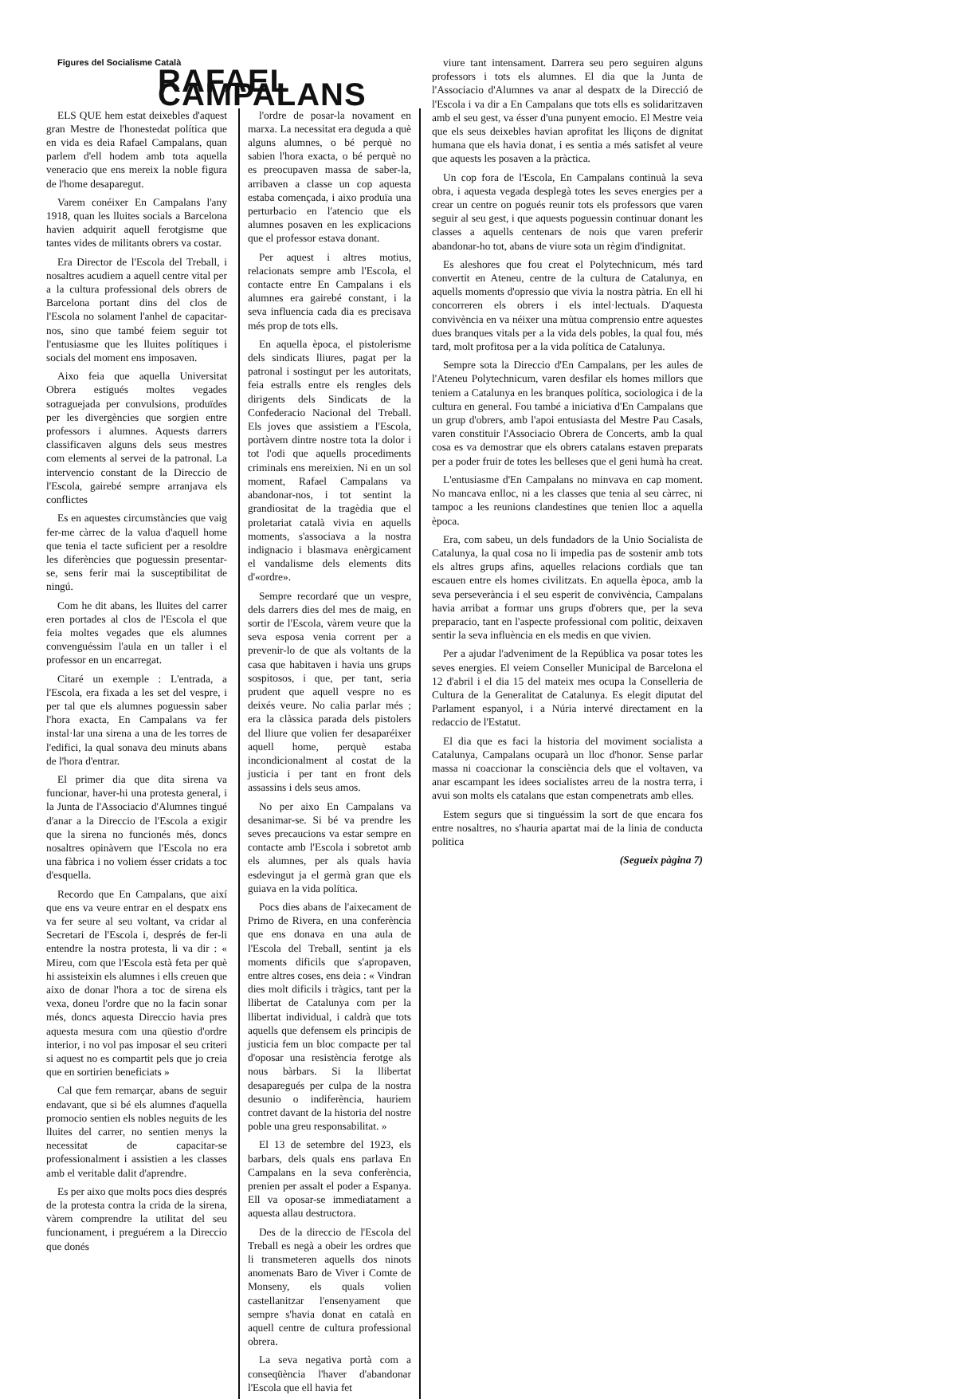Figures del Socialisme Català
RAFAEL CAMPALANS
ELS QUE hem estat deixebles d'aquest gran Mestre de l'honestedat política que en vida es deia Rafael Campalans, quan parlem d'ell hodem amb tota aquella veneracio que ens mereix la noble figura de l'home desaparegut.
Varem conéixer En Campalans l'any 1918, quan les lluites socials a Barcelona havien adquirit aquell ferotgisme que tantes vides de militants obrers va costar.
Era Director de l'Escola del Treball, i nosaltres acudiem a aquell centre vital per a la cultura professional dels obrers de Barcelona portant dins del clos de l'Escola no solament l'anhel de capacitar-nos, sino que també feiem seguir tot l'entusiasme que les lluites polítiques i socials del moment ens imposaven.
Aixo feia que aquella Universitat Obrera estigués moltes vegades sotraguejada per convulsions, produïdes per les divergències que sorgien entre professors i alumnes. Aquests darrers classificaven alguns dels seus mestres com elements al servei de la patronal. La intervencio constant de la Direccio de l'Escola, gairebé sempre arranjava els conflictes
Es en aquestes circumstàncies que vaig fer-me càrrec de la valua d'aquell home que tenia el tacte suficient per a resoldre les diferències que poguessin presentar-se, sens ferir mai la susceptibilitat de ningú.
Com he dit abans, les lluites del carrer eren portades al clos de l'Escola el que feia moltes vegades que els alumnes convenguéssim l'aula en un taller i el professor en un encarregat.
Citaré un exemple : L'entrada, a l'Escola, era fixada a les set del vespre, i per tal que els alumnes poguessin saber l'hora exacta, En Campalans va fer instal·lar una sirena a una de les torres de l'edifici, la qual sonava deu minuts abans de l'hora d'entrar.
El primer dia que dita sirena va funcionar, haver-hi una protesta general, i la Junta de l'Associacio d'Alumnes tingué d'anar a la Direccio de l'Escola a exigir que la sirena no funcionés més, doncs nosaltres opinàvem que l'Escola no era una fàbrica i no voliem ésser cridats a toc d'esquella.
Recordo que En Campalans, que així que ens va veure entrar en el despatx ens va fer seure al seu voltant, va cridar al Secretari de l'Escola i, després de fer-li entendre la nostra protesta, li va dir : « Mireu, com que l'Escola està feta per què hi assisteixin els alumnes i ells creuen que aixo de donar l'hora a toc de sirena els vexa, doneu l'ordre que no la facin sonar més, doncs aquesta Direccio havia pres aquesta mesura com una qüestio d'ordre interior, i no vol pas imposar el seu criteri si aquest no es compartit pels que jo creia que en sortirien beneficiats »
Cal que fem remarçar, abans de seguir endavant, que si bé els alumnes d'aquella promocio sentien els nobles neguits de les lluites del carrer, no sentien menys la necessitat de capacitar-se professionalment i assistien a les classes amb el veritable dalit d'aprendre.
Es per aixo que molts pocs dies després de la protesta contra la crida de la sirena, vàrem comprendre la utilitat del seu funcionament, i preguérem a la Direccio que donés
l'ordre de posar-la novament en marxa. La necessitat era deguda a què alguns alumnes, o bé perquè no sabien l'hora exacta, o bé perquè no es preocupaven massa de saber-la, arribaven a classe un cop aquesta estaba començada, i aixo produïa una perturbacio en l'atencio que els alumnes posaven en les explicacions que el professor estava donant.
Per aquest i altres motius, relacionats sempre amb l'Escola, el contacte entre En Campalans i els alumnes era gairebé constant, i la seva influencia cada dia es precisava més prop de tots ells.
En aquella època, el pistolerisme dels sindicats lliures, pagat per la patronal i sostingut per les autoritats, feia estralls entre els rengles dels dirigents dels Sindicats de la Confederacio Nacional del Treball. Els joves que assistiem a l'Escola, portàvem dintre nostre tota la dolor i tot l'odi que aquells procediments criminals ens mereixien. Ni en un sol moment, Rafael Campalans va abandonar-nos, i tot sentint la grandiositat de la tragèdia que el proletariat català vivia en aquells moments, s'associava a la nostra indignacio i blasmava enèrgicament el vandalisme dels elements dits d'«ordre».
Sempre recordaré que un vespre, dels darrers dies del mes de maig, en sortir de l'Escola, vàrem veure que la seva esposa venia corrent per a prevenir-lo de que als voltants de la casa que habitaven i havia uns grups sospitosos, i que, per tant, seria prudent que aquell vespre no es deixés veure. No calia parlar més ; era la clàssica parada dels pistolers del lliure que volien fer desaparéixer aquell home, perquè estaba incondicionalment al costat de la justicia i per tant en front dels assassins i dels seus amos.
No per aixo En Campalans va desanimar-se. Si bé va prendre les seves precaucions va estar sempre en contacte amb l'Escola i sobretot amb els alumnes, per als quals havia esdevingut ja el germà gran que els guiava en la vida política.
Pocs dies abans de l'aixecament de Primo de Rivera, en una conferència que ens donava en una aula de l'Escola del Treball, sentint ja els moments dificils que s'apropaven, entre altres coses, ens deia : « Vindran dies molt dificils i tràgics, tant per la llibertat de Catalunya com per la llibertat individual, i caldrà que tots aquells que defensem els principis de justicia fem un bloc compacte per tal d'oposar una resistència ferotge als nous bàrbars. Si la llibertat desaparegués per culpa de la nostra desunio o indiferència, hauriem contret davant de la historia del nostre poble una greu responsabilitat. »
El 13 de setembre del 1923, els barbars, dels quals ens parlava En Campalans en la seva conferència, prenien per assalt el poder a Espanya. Ell va oposar-se immediatament a aquesta allau destructora.
Des de la direccio de l'Escola del Treball es negà a obeir les ordres que li transmeteren aquells dos ninots anomenats Baro de Viver i Comte de Monseny, els quals volien castellanitzar l'ensenyament que sempre s'havia donat en català en aquell centre de cultura professional obrera.
La seva negativa portà com a conseqüència l'haver d'abandonar l'Escola que ell havia fet
viure tant intensament. Darrera seu pero seguiren alguns professors i tots els alumnes. El dia que la Junta de l'Associacio d'Alumnes va anar al despatx de la Direcció de l'Escola i va dir a En Campalans que tots ells es solidaritzaven amb el seu gest, va ésser d'una punyent emocio. El Mestre veia que els seus deixebles havian aprofitat les lliçons de dignitat humana que els havia donat, i es sentia a més satisfet al veure que aquests les posaven a la pràctica.
Un cop fora de l'Escola, En Campalans continuà la seva obra, i aquesta vegada desplegà totes les seves energies per a crear un centre on pogués reunir tots els professors que varen seguir al seu gest, i que aquests poguessin continuar donant les classes a aquells centenars de nois que varen preferir abandonar-ho tot, abans de viure sota un règim d'indignitat.
Es aleshores que fou creat el Polytechnicum, més tard convertit en Ateneu, centre de la cultura de Catalunya, en aquells moments d'opressio que vivia la nostra pàtria. En ell hi concorreren els obrers i els intel·lectuals. D'aquesta convivència en va néixer una mùtua comprensio entre aquestes dues branques vitals per a la vida dels pobles, la qual fou, més tard, molt profitosa per a la vida política de Catalunya.
Sempre sota la Direccio d'En Campalans, per les aules de l'Ateneu Polytechnicum, varen desfilar els homes millors que teniem a Catalunya en les branques política, sociologica i de la cultura en general. Fou també a iniciativa d'En Campalans que un grup d'obrers, amb l'apoi entusiasta del Mestre Pau Casals, varen constituir l'Associacio Obrera de Concerts, amb la qual cosa es va demostrar que els obrers catalans estaven preparats per a poder fruir de totes les belleses que el geni humà ha creat.
L'entusiasme d'En Campalans no minvava en cap moment. No mancava enlloc, ni a les classes que tenia al seu càrrec, ni tampoc a les reunions clandestines que tenien lloc a aquella època.
Era, com sabeu, un dels fundadors de la Unio Socialista de Catalunya, la qual cosa no li impedia pas de sostenir amb tots els altres grups afins, aquelles relacions cordials que tan escauen entre els homes civilitzats. En aquella època, amb la seva perseverància i el seu esperit de convivència, Campalans havia arribat a formar uns grups d'obrers que, per la seva preparacio, tant en l'aspecte professional com politic, deixaven sentir la seva influència en els medis en que vivien.
Per a ajudar l'adveniment de la República va posar totes les seves energies. El veiem Conseller Municipal de Barcelona el 12 d'abril i el dia 15 del mateix mes ocupa la Conselleria de Cultura de la Generalitat de Catalunya. Es elegit diputat del Parlament espanyol, i a Núria intervé directament en la redaccio de l'Estatut.
El dia que es faci la historia del moviment socialista a Catalunya, Campalans ocuparà un lloc d'honor. Sense parlar massa ni coaccionar la consciència dels que el voltaven, va anar escampant les idees socialistes arreu de la nostra terra, i avui son molts els catalans que estan compenetrats amb elles.
Estem segurs que si tinguéssim la sort de que encara fos entre nosaltres, no s'hauria apartat mai de la linia de conducta politica
(Segueix pàgina 7)